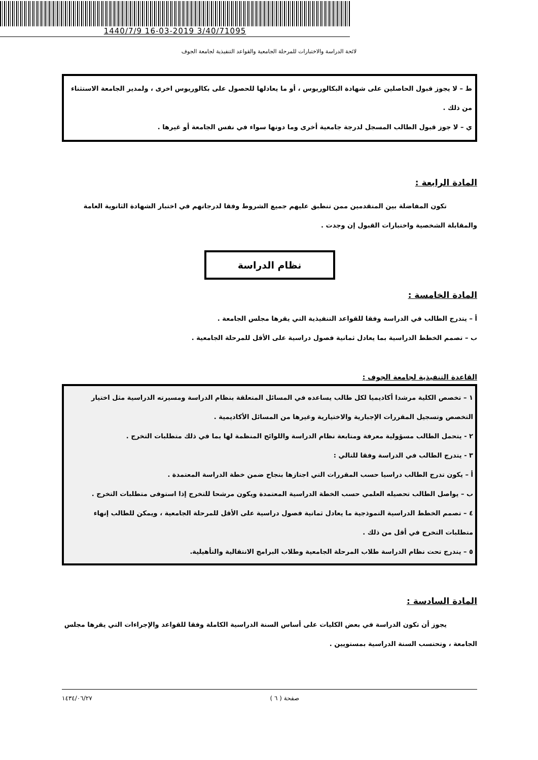1440/7/9 16-03-2019 3/40/71095
لائحة الدراسة والاختبارات للمرحلة الجامعية والقواعد التنفيذية لجامعة الجوف
ط – لا يجوز قبول الحاصلين على شهادة البكالوريوس ، أو ما يعادلها للحصول على بكالوريوس اخرى ، ولمدير الجامعة الاستثناء من ذلك .
ي – لا جوز قبول الطالب المسجل لدرجة جامعية أخرى وما دونها سواء في نفس الجامعة أو غيرها .
المادة الرابعة :
تكون المفاضلة بين المتقدمين ممن تنطبق عليهم جميع الشروط وفقا لدرجاتهم في اختبار الشهادة الثانوية العامة والمقابلة الشخصية واختبارات القبول إن وجدت .
نظام الدراسة
المادة الخامسة :
أ – يتدرج الطالب في الدراسة وفقا للقواعد التنفيذية التي يقرها مجلس الجامعة .
ب – تصمم الخطط الدراسية بما يعادل ثمانية فصول دراسية على الأقل للمرحلة الجامعية .
القاعدة التنفيذية لجامعة الجوف :
١ – تخصص الكلية مرشدا أكاديميا لكل طالب يساعده في المسائل المتعلقة بنظام الدراسة ومسيرته الدراسية مثل اختيار التخصص وتسجيل المقررات الإجبارية والاختيارية وغيرها من المسائل الأكاديمية .
٢ - يتحمل الطالب مسؤولية معرفة ومتابعة نظام الدراسة واللوائح المنظمة لها بما في ذلك متطلبات التخرج .
٣ - يتدرج الطالب في الدراسة وفقا للتالي :
أ – يكون تدرج الطالب دراسيا حسب المقررات التي اجتازها بنجاح ضمن خطة الدراسة المعتمدة .
ب – يواصل الطالب تحصيله العلمي حسب الخطة الدراسية المعتمدة ويكون مرشحا للتخرج إذا استوفى متطلبات التخرج .
٤ – تصمم الخطط الدراسية النموذجية ما يعادل ثمانية فصول دراسية على الأقل للمرحلة الجامعية ، ويمكن للطالب إنهاء متطلبات التخرج في أقل من ذلك .
٥ – يندرج تحت نظام الدراسة طلاب المرحلة الجامعية وطلاب البرامج الانتقالية والتأهيلية.
المادة السادسة :
يجوز أن تكون الدراسة في بعض الكليات على أساس السنة الدراسية الكاملة وفقا للقواعد والإجراءات التي يقرها مجلس الجامعة ، وتحتسب السنة الدراسية بمستويين .
صفحة ( ٦ ) ١٤٣٤/٠٦/٢٧